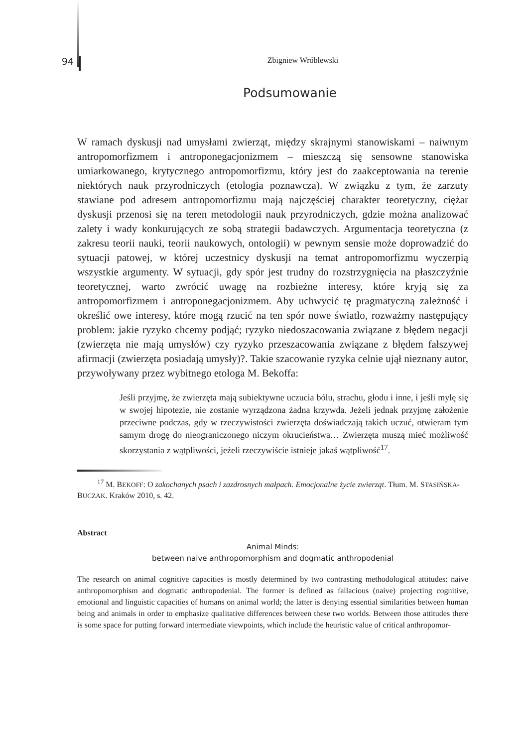94
Zbigniew Wróblewski
Podsumowanie
W ramach dyskusji nad umysłami zwierząt, między skrajnymi stanowiskami – naiwnym antropomorfizmem i antroponegacjonizmem – mieszczą się sensowne stanowiska umiarkowanego, krytycznego antropomorfizmu, który jest do zaakceptowania na terenie niektórych nauk przyrodniczych (etologia poznawcza). W związku z tym, że zarzuty stawiane pod adresem antropomorfizmu mają najczęściej charakter teoretyczny, ciężar dyskusji przenosi się na teren metodologii nauk przyrodniczych, gdzie można analizować zalety i wady konkurujących ze sobą strategii badawczych. Argumentacja teoretyczna (z zakresu teorii nauki, teorii naukowych, ontologii) w pewnym sensie może doprowadzić do sytuacji patowej, w której uczestnicy dyskusji na temat antropomorfizmu wyczerpią wszystkie argumenty. W sytuacji, gdy spór jest trudny do rozstrzygnięcia na płaszczyźnie teoretycznej, warto zwrócić uwagę na rozbieżne interesy, które kryją się za antropomorfizmem i antroponegacjonizmem. Aby uchwycić tę pragmatyczną zależność i określić owe interesy, które mogą rzucić na ten spór nowe światło, rozważmy następujący problem: jakie ryzyko chcemy podjąć; ryzyko niedoszacowania związane z błędem negacji (zwierzęta nie mają umysłów) czy ryzyko przeszacowania związane z błędem fałszywej afirmacji (zwierzęta posiadają umysły)?. Takie szacowanie ryzyka celnie ujął nieznany autor, przywoływany przez wybitnego etologa M. Bekoffa:
Jeśli przyjmę, że zwierzęta mają subiektywne uczucia bólu, strachu, głodu i inne, i jeśli mylę się w swojej hipotezie, nie zostanie wyrządzona żadna krzywda. Jeżeli jednak przyjmę założenie przeciwne podczas, gdy w rzeczywistości zwierzęta doświadczają takich uczuć, otwieram tym samym drogę do nieograniczonego niczym okrucieństwa… Zwierzęta muszą mieć możliwość skorzystania z wątpliwości, jeżeli rzeczywiście istnieje jakaś wątpliwość<sup>17</sup>.
<sup>17</sup> M. BEKOFF: O zakochanych psach i zazdrosnych małpach. Emocjonalne życie zwierząt. Tłum. M. STASIŃSKA-BUCZAK. Kraków 2010, s. 42.
Abstract
Animal Minds:
between naive anthropomorphism and dogmatic anthropodenial
The research on animal cognitive capacities is mostly determined by two contrasting methodological attitudes: naive anthropomorphism and dogmatic anthropodenial. The former is defined as fallacious (naive) projecting cognitive, emotional and linguistic capacities of humans on animal world; the latter is denying essential similarities between human being and animals in order to emphasize qualitative differences between these two worlds. Between those attitudes there is some space for putting forward intermediate viewpoints, which include the heuristic value of critical anthropomor-